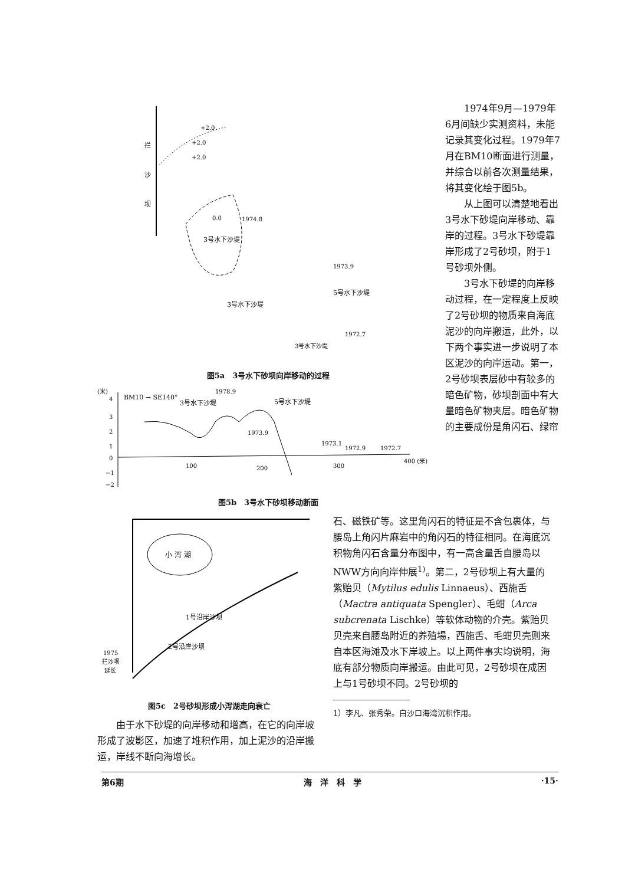拦
沙
坝
+2.0
+2.0
+2.0
3号水下沙堤
0.0
1974.8
3号水下沙堤
5号水下沙堤
1973.9
1972.7
3号水下沙堤
图5a　3号水下砂坝向岸移动的过程
(米)
4
3
2
1
0
−1
−2
BM10 → SE140°
1978.9
3号水下沙堤
5号水下沙堤
1973.9
1973.1
1972.9
1972.7
100
200
300
400 (米)
图5b　3号水下砂坝移动断面
1974年9月—1979年6月间缺少实测资料，未能记录其变化过程。1979年7月在BM10断面进行测量，并综合以前各次测量结果，将其变化绘于图5b。
从上图可以清楚地看出3号水下砂堤向岸移动、靠岸的过程。3号水下砂堤靠岸形成了2号砂坝，附于1号砂坝外侧。
3号水下砂堤的向岸移动过程，在一定程度上反映了2号砂坝的物质来自海底泥沙的向岸搬运，此外，以下两个事实进一步说明了本区泥沙的向岸运动。第一，2号砂坝表层砂中有较多的暗色矿物，砂坝剖面中有大量暗色矿物夹层。暗色矿物的主要成份是角闪石、绿帘
小 泻 湖
1号沿岸沙坝
2号沿岸沙坝
1975
拦沙坝
延长
图5c　2号砂坝形成小泻湖走向衰亡
由于水下砂堤的向岸移动和增高，在它的向岸坡形成了波影区，加速了堆积作用，加上泥沙的沿岸搬运，岸线不断向海增长。
石、磁铁矿等。这里角闪石的特征是不含包裹体，与腰岛上角闪片麻岩中的角闪石的特征相同。在海底沉积物角闪石含量分布图中，有一高含量舌自腰岛以NWW方向向岸伸展<sup>1)</sup>。第二，2号砂坝上有大量的紫贻贝（Mytilus edulis Linnaeus）、西施舌（Mactra antiquata Spengler）、毛蚶（Arca subcrenata Lischke）等软体动物的介壳。紫贻贝贝壳来自腰岛附近的养殖場，西施舌、毛蚶贝壳则来自本区海滩及水下岸坡上。以上两件事实均说明，海底有部分物质向岸搬运。由此可见，2号砂坝在成因上与1号砂坝不同。2号砂坝的
1）李凡、张秀荣。白沙口海湾沉积作用。
第6期 海　洋　科　学 ·15·